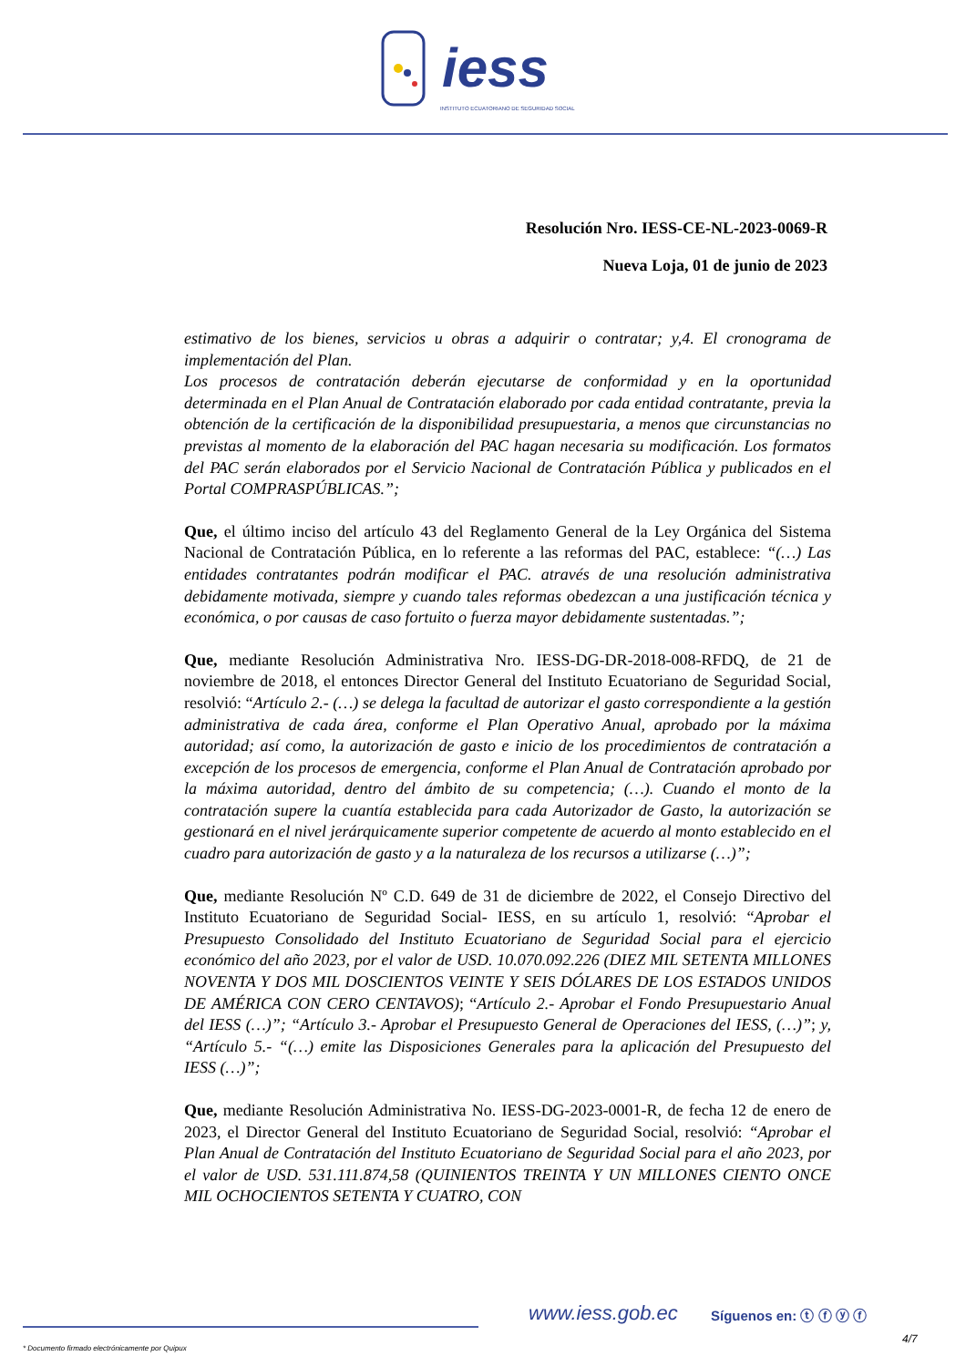iess
INSTITUTO ECUATORIANO DE SEGURIDAD SOCIAL
Resolución Nro. IESS-CE-NL-2023-0069-R
Nueva Loja, 01 de junio de 2023
estimativo de los bienes, servicios u obras a adquirir o contratar; y,4. El cronograma de implementación del Plan.
Los procesos de contratación deberán ejecutarse de conformidad y en la oportunidad determinada en el Plan Anual de Contratación elaborado por cada entidad contratante, previa la obtención de la certificación de la disponibilidad presupuestaria, a menos que circunstancias no previstas al momento de la elaboración del PAC hagan necesaria su modificación. Los formatos del PAC serán elaborados por el Servicio Nacional de Contratación Pública y publicados en el Portal COMPRASPÚBLICAS.”;
Que, el último inciso del artículo 43 del Reglamento General de la Ley Orgánica del Sistema Nacional de Contratación Pública, en lo referente a las reformas del PAC, establece: “(…) Las entidades contratantes podrán modificar el PAC. através de una resolución administrativa debidamente motivada, siempre y cuando tales reformas obedezcan a una justificación técnica y económica, o por causas de caso fortuito o fuerza mayor debidamente sustentadas.”;
Que, mediante Resolución Administrativa Nro. IESS-DG-DR-2018-008-RFDQ, de 21 de noviembre de 2018, el entonces Director General del Instituto Ecuatoriano de Seguridad Social, resolvió: “Artículo 2.- (…) se delega la facultad de autorizar el gasto correspondiente a la gestión administrativa de cada área, conforme el Plan Operativo Anual, aprobado por la máxima autoridad; así como, la autorización de gasto e inicio de los procedimientos de contratación a excepción de los procesos de emergencia, conforme el Plan Anual de Contratación aprobado por la máxima autoridad, dentro del ámbito de su competencia; (…). Cuando el monto de la contratación supere la cuantía establecida para cada Autorizador de Gasto, la autorización se gestionará en el nivel jerárquicamente superior competente de acuerdo al monto establecido en el cuadro para autorización de gasto y a la naturaleza de los recursos a utilizarse (…)”;
Que, mediante Resolución Nº C.D. 649 de 31 de diciembre de 2022, el Consejo Directivo del Instituto Ecuatoriano de Seguridad Social- IESS, en su artículo 1, resolvió: “Aprobar el Presupuesto Consolidado del Instituto Ecuatoriano de Seguridad Social para el ejercicio económico del año 2023, por el valor de USD. 10.070.092.226 (DIEZ MIL SETENTA MILLONES NOVENTA Y DOS MIL DOSCIENTOS VEINTE Y SEIS DÓLARES DE LOS ESTADOS UNIDOS DE AMÉRICA CON CERO CENTAVOS); “Artículo 2.- Aprobar el Fondo Presupuestario Anual del IESS (…)”; “Artículo 3.- Aprobar el Presupuesto General de Operaciones del IESS, (…)”; y, “Artículo 5.- “(…) emite las Disposiciones Generales para la aplicación del Presupuesto del IESS (…)”;
Que, mediante Resolución Administrativa No. IESS-DG-2023-0001-R, de fecha 12 de enero de 2023, el Director General del Instituto Ecuatoriano de Seguridad Social, resolvió: “Aprobar el Plan Anual de Contratación del Instituto Ecuatoriano de Seguridad Social para el año 2023, por el valor de USD. 531.111.874,58 (QUINIENTOS TREINTA Y UN MILLONES CIENTO ONCE MIL OCHOCIENTOS SETENTA Y CUATRO, CON
www.iess.gob.ec Síguenos en: ⓣ ⓕ ⓨ ⓕ
* Documento firmado electrónicamente por Quipux
4/7